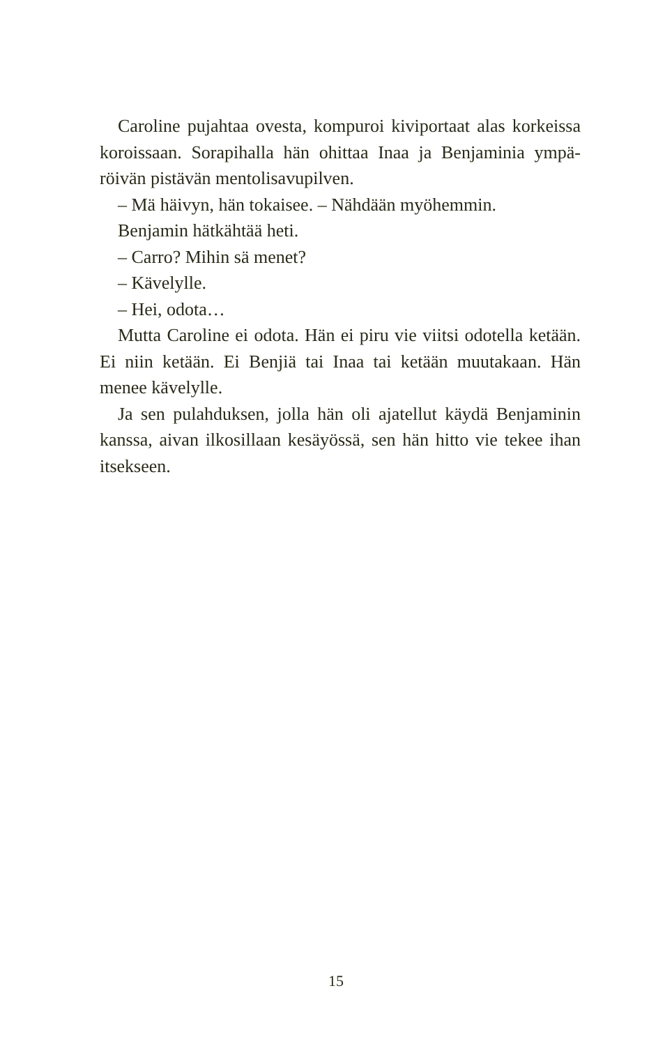Caroline pujahtaa ovesta, kompuroi kiviportaat alas korkeissa koroissaan. Sorapihalla hän ohittaa Inaa ja Benjaminia ympä­röivän pistävän mentolisavupilven.
– Mä häivyn, hän tokaisee. – Nähdään myöhemmin.
Benjamin hätkähtää heti.
– Carro? Mihin sä menet?
– Kävelylle.
– Hei, odota…
Mutta Caroline ei odota. Hän ei piru vie viitsi odotella ketään. Ei niin ketään. Ei Benjiä tai Inaa tai ketään muutakaan. Hän menee kävelylle.
Ja sen pulahduksen, jolla hän oli ajatellut käydä Benjaminin kanssa, aivan ilkosillaan kesäyössä, sen hän hitto vie tekee ihan itsekseen.
15